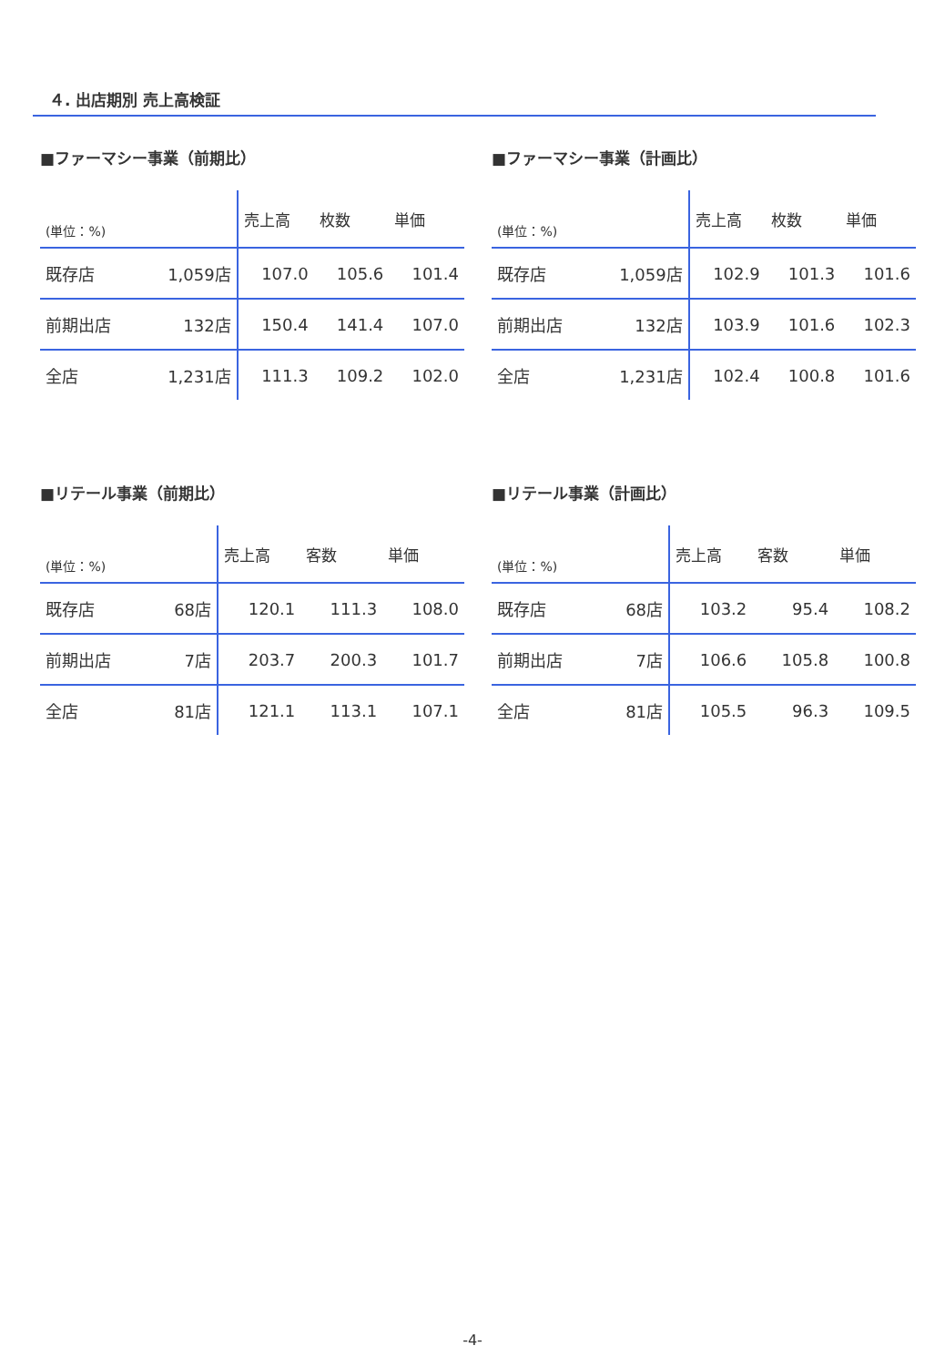４. 出店期別 売上高検証
■ファーマシー事業（前期比）
| (単位：%) | | 売上高 | 枚数 | 単価 |
| --- | --- | --- | --- | --- |
| 既存店 | 1,059店 | 107.0 | 105.6 | 101.4 |
| 前期出店 | 132店 | 150.4 | 141.4 | 107.0 |
| 全店 | 1,231店 | 111.3 | 109.2 | 102.0 |
■ファーマシー事業（計画比）
| (単位：%) | | 売上高 | 枚数 | 単価 |
| --- | --- | --- | --- | --- |
| 既存店 | 1,059店 | 102.9 | 101.3 | 101.6 |
| 前期出店 | 132店 | 103.9 | 101.6 | 102.3 |
| 全店 | 1,231店 | 102.4 | 100.8 | 101.6 |
■リテール事業（前期比）
| (単位：%) | | 売上高 | 客数 | 単価 |
| --- | --- | --- | --- | --- |
| 既存店 | 68店 | 120.1 | 111.3 | 108.0 |
| 前期出店 | 7店 | 203.7 | 200.3 | 101.7 |
| 全店 | 81店 | 121.1 | 113.1 | 107.1 |
■リテール事業（計画比）
| (単位：%) | | 売上高 | 客数 | 単価 |
| --- | --- | --- | --- | --- |
| 既存店 | 68店 | 103.2 | 95.4 | 108.2 |
| 前期出店 | 7店 | 106.6 | 105.8 | 100.8 |
| 全店 | 81店 | 105.5 | 96.3 | 109.5 |
-4-